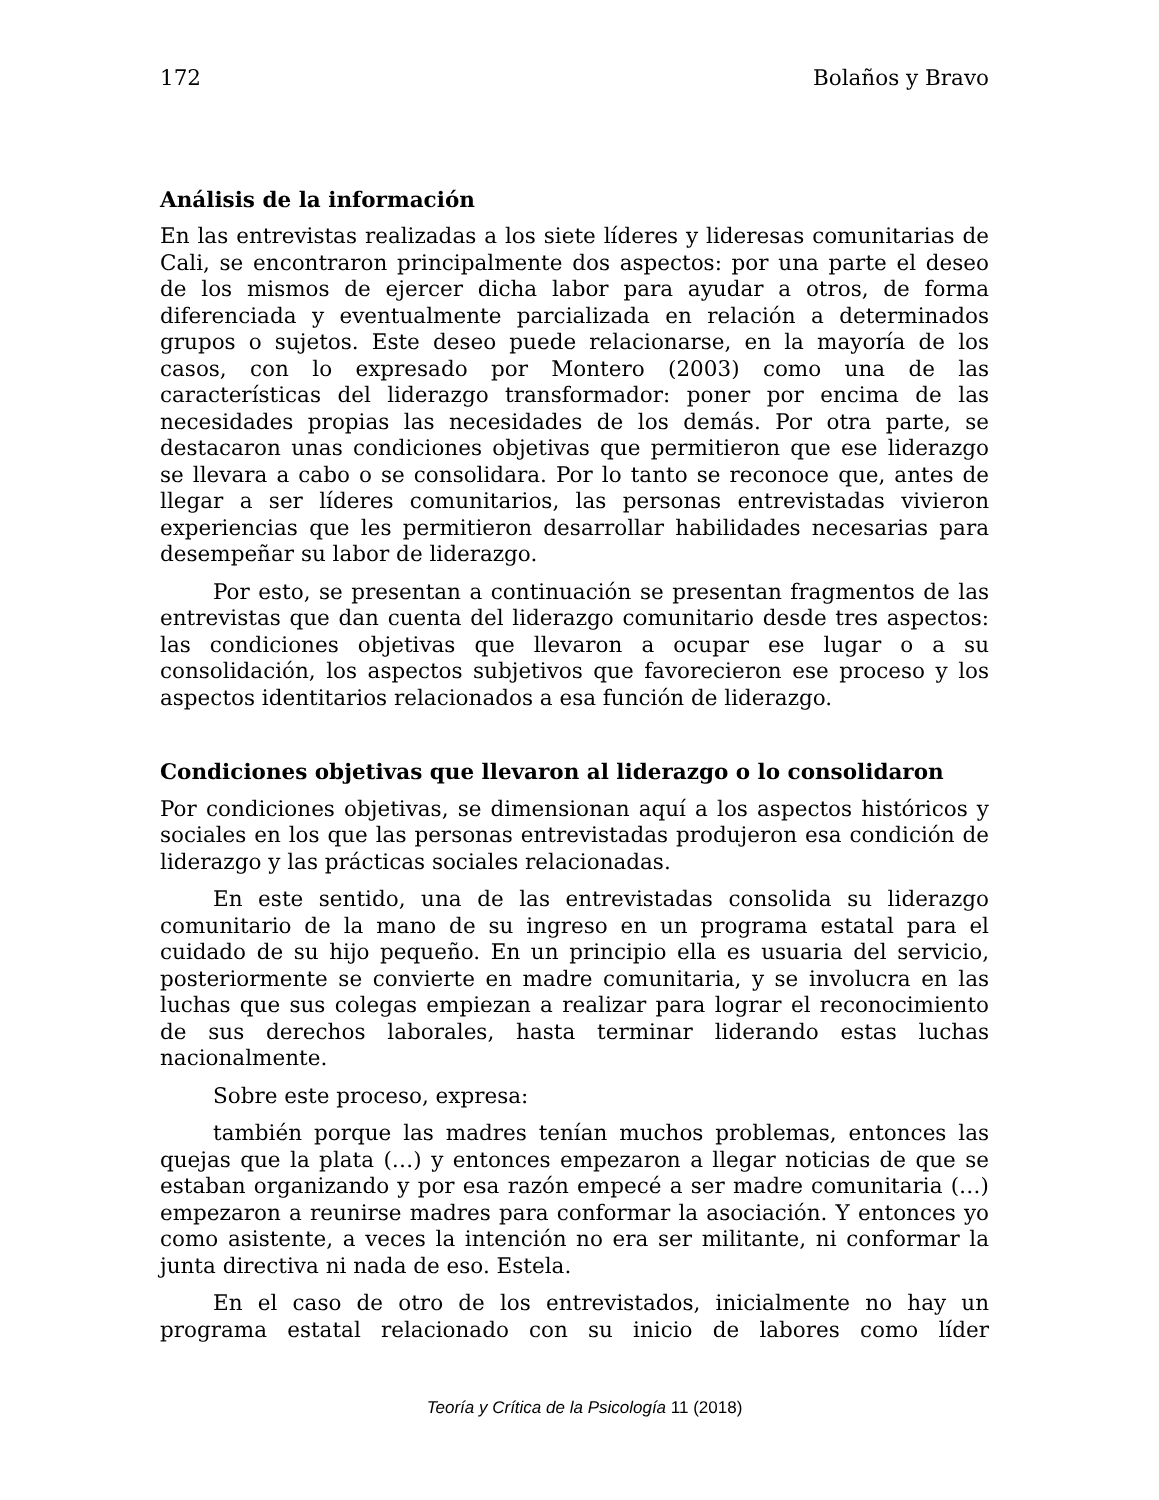172 Bolaños y Bravo
Análisis de la información
En las entrevistas realizadas a los siete líderes y lideresas comunitarias de Cali, se encontraron principalmente dos aspectos: por una parte el deseo de los mismos de ejercer dicha labor para ayudar a otros, de forma diferenciada y eventualmente parcializada en relación a determinados grupos o sujetos. Este deseo puede relacionarse, en la mayoría de los casos, con lo expresado por Montero (2003) como una de las características del liderazgo transformador: poner por encima de las necesidades propias las necesidades de los demás. Por otra parte, se destacaron unas condiciones objetivas que permitieron que ese liderazgo se llevara a cabo o se consolidara. Por lo tanto se reconoce que, antes de llegar a ser líderes comunitarios, las personas entrevistadas vivieron experiencias que les permitieron desarrollar habilidades necesarias para desempeñar su labor de liderazgo.
Por esto, se presentan a continuación se presentan fragmentos de las entrevistas que dan cuenta del liderazgo comunitario desde tres aspectos: las condiciones objetivas que llevaron a ocupar ese lugar o a su consolidación, los aspectos subjetivos que favorecieron ese proceso y los aspectos identitarios relacionados a esa función de liderazgo.
Condiciones objetivas que llevaron al liderazgo o lo consolidaron
Por condiciones objetivas, se dimensionan aquí a los aspectos históricos y sociales en los que las personas entrevistadas produjeron esa condición de liderazgo y las prácticas sociales relacionadas.
En este sentido, una de las entrevistadas consolida su liderazgo comunitario de la mano de su ingreso en un programa estatal para el cuidado de su hijo pequeño. En un principio ella es usuaria del servicio, posteriormente se convierte en madre comunitaria, y se involucra en las luchas que sus colegas empiezan a realizar para lograr el reconocimiento de sus derechos laborales, hasta terminar liderando estas luchas nacionalmente.
Sobre este proceso, expresa:
también porque las madres tenían muchos problemas, entonces las quejas que la plata (…) y entonces empezaron a llegar noticias de que se estaban organizando y por esa razón empecé a ser madre comunitaria (…) empezaron a reunirse madres para conformar la asociación. Y entonces yo como asistente, a veces la intención no era ser militante, ni conformar la junta directiva ni nada de eso. Estela.
En el caso de otro de los entrevistados, inicialmente no hay un programa estatal relacionado con su inicio de labores como líder
Teoría y Crítica de la Psicología 11 (2018)